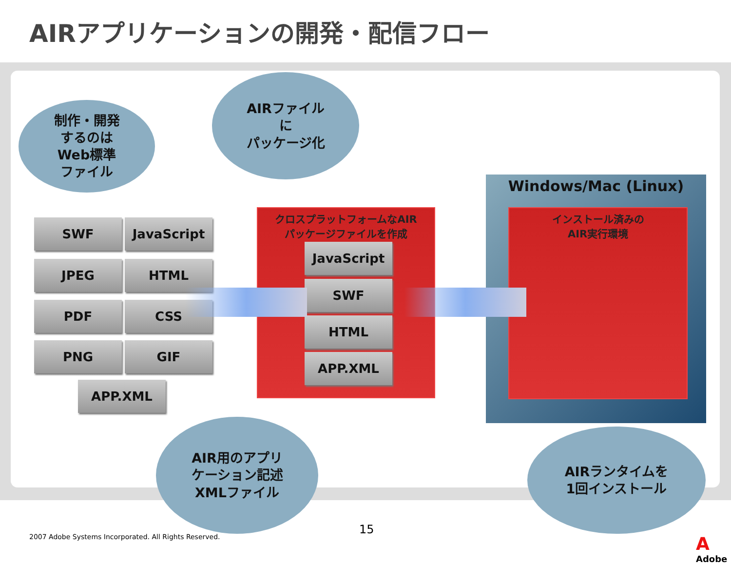AIRアプリケーションの開発・配信フロー
制作・開発
するのは
Web標準
ファイル
AIRファイル
に
パッケージ化
SWF JavaScript
JPEG HTML
PDF CSS
PNG GIF
APP.XML
クロスプラットフォームなAIR
パッケージファイルを作成
JavaScript
SWF
HTML
APP.XML
Windows/Mac (Linux)
インストール済みの
AIR実行環境
AIR用のアプリ
ケーション記述
XMLファイル
AIRランタイムを
1回インストール
2007 Adobe Systems Incorporated. All Rights Reserved.
15
A
Adobe